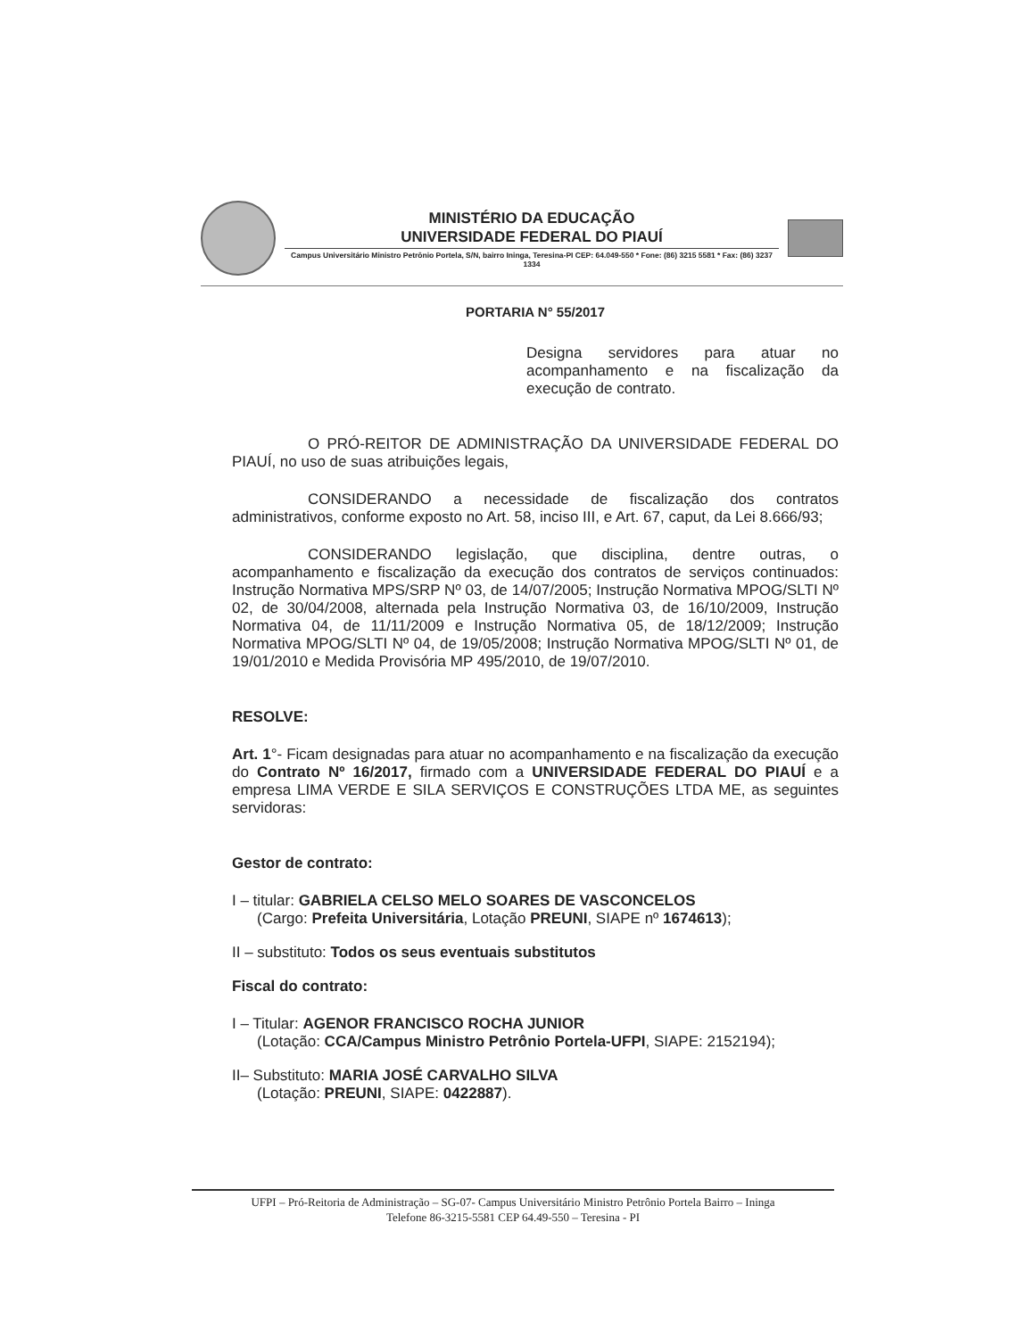MINISTÉRIO DA EDUCAÇÃO
UNIVERSIDADE FEDERAL DO PIAUÍ
Campus Universitário Ministro Petrônio Portela, S/N, bairro Ininga, Teresina-PI CEP: 64.049-550 * Fone: (86) 3215 5581 * Fax: (86) 3237 1334
PORTARIA N° 55/2017
Designa servidores para atuar no acompanhamento e na fiscalização da execução de contrato.
O PRÓ-REITOR DE ADMINISTRAÇÃO DA UNIVERSIDADE FEDERAL DO PIAUÍ, no uso de suas atribuições legais,
CONSIDERANDO a necessidade de fiscalização dos contratos administrativos, conforme exposto no Art. 58, inciso III, e Art. 67, caput, da Lei 8.666/93;
CONSIDERANDO legislação, que disciplina, dentre outras, o acompanhamento e fiscalização da execução dos contratos de serviços continuados: Instrução Normativa MPS/SRP Nº 03, de 14/07/2005; Instrução Normativa MPOG/SLTI Nº 02, de 30/04/2008, alternada pela Instrução Normativa 03, de 16/10/2009, Instrução Normativa 04, de 11/11/2009 e Instrução Normativa 05, de 18/12/2009; Instrução Normativa MPOG/SLTI Nº 04, de 19/05/2008; Instrução Normativa MPOG/SLTI Nº 01, de 19/01/2010 e Medida Provisória MP 495/2010, de 19/07/2010.
RESOLVE:
Art. 1°- Ficam designadas para atuar no acompanhamento e na fiscalização da execução do Contrato Nº 16/2017, firmado com a UNIVERSIDADE FEDERAL DO PIAUÍ e a empresa LIMA VERDE E SILA SERVIÇOS E CONSTRUÇÕES LTDA ME, as seguintes servidoras:
Gestor de contrato:
I – titular: GABRIELA CELSO MELO SOARES DE VASCONCELOS
(Cargo: Prefeita Universitária, Lotação PREUNI, SIAPE nº 1674613);
II – substituto: Todos os seus eventuais substitutos
Fiscal do contrato:
I – Titular: AGENOR FRANCISCO ROCHA JUNIOR
(Lotação: CCA/Campus Ministro Petrônio Portela-UFPI, SIAPE: 2152194);
II– Substituto: MARIA JOSÉ CARVALHO SILVA
(Lotação: PREUNI, SIAPE: 0422887).
UFPI – Pró-Reitoria de Administração – SG-07- Campus Universitário Ministro Petrônio Portela Bairro – Ininga
Telefone 86-3215-5581 CEP 64.49-550 – Teresina - PI